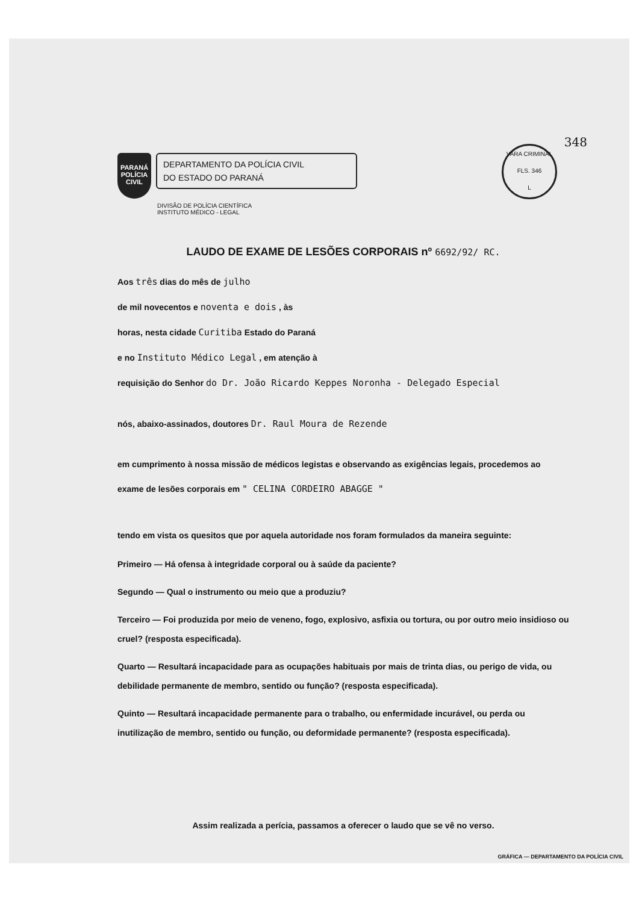VARA CRIMINAL
FLS. 346
L
348
PARANÁ
POLÍCIA
CIVIL
DEPARTAMENTO DA POLÍCIA CIVIL
DO ESTADO DO PARANÁ
DIVISÃO DE POLÍCIA CIENTÍFICA
INSTITUTO MÉDICO - LEGAL
LAUDO DE EXAME DE LESÕES CORPORAIS nº 6692/92/ RC.
Aos três dias do mês de julho
de mil novecentos e noventa e dois , às
horas, nesta cidade Curitiba Estado do Paraná
e no Instituto Médico Legal , em atenção à
requisição do Senhor do Dr. João Ricardo Keppes Noronha - Delegado Especial
nós, abaixo-assinados, doutores Dr. Raul Moura de Rezende
em cumprimento à nossa missão de médicos legistas e observando as exigências legais, procedemos ao
exame de lesões corporais em " CELINA CORDEIRO ABAGGE "
tendo em vista os quesitos que por aquela autoridade nos foram formulados da maneira seguinte:
Primeiro — Há ofensa à integridade corporal ou à saúde da paciente?
Segundo — Qual o instrumento ou meio que a produziu?
Terceiro — Foi produzida por meio de veneno, fogo, explosivo, asfixia ou tortura, ou por outro meio insidioso ou cruel? (resposta especificada).
Quarto — Resultará incapacidade para as ocupações habituais por mais de trinta dias, ou perigo de vida, ou debilidade permanente de membro, sentido ou função? (resposta especificada).
Quinto — Resultará incapacidade permanente para o trabalho, ou enfermidade incurável, ou perda ou inutilização de membro, sentido ou função, ou deformidade permanente? (resposta especificada).
Assim realizada a perícia, passamos a oferecer o laudo que se vê no verso.
GRÁFICA — DEPARTAMENTO DA POLÍCIA CIVIL